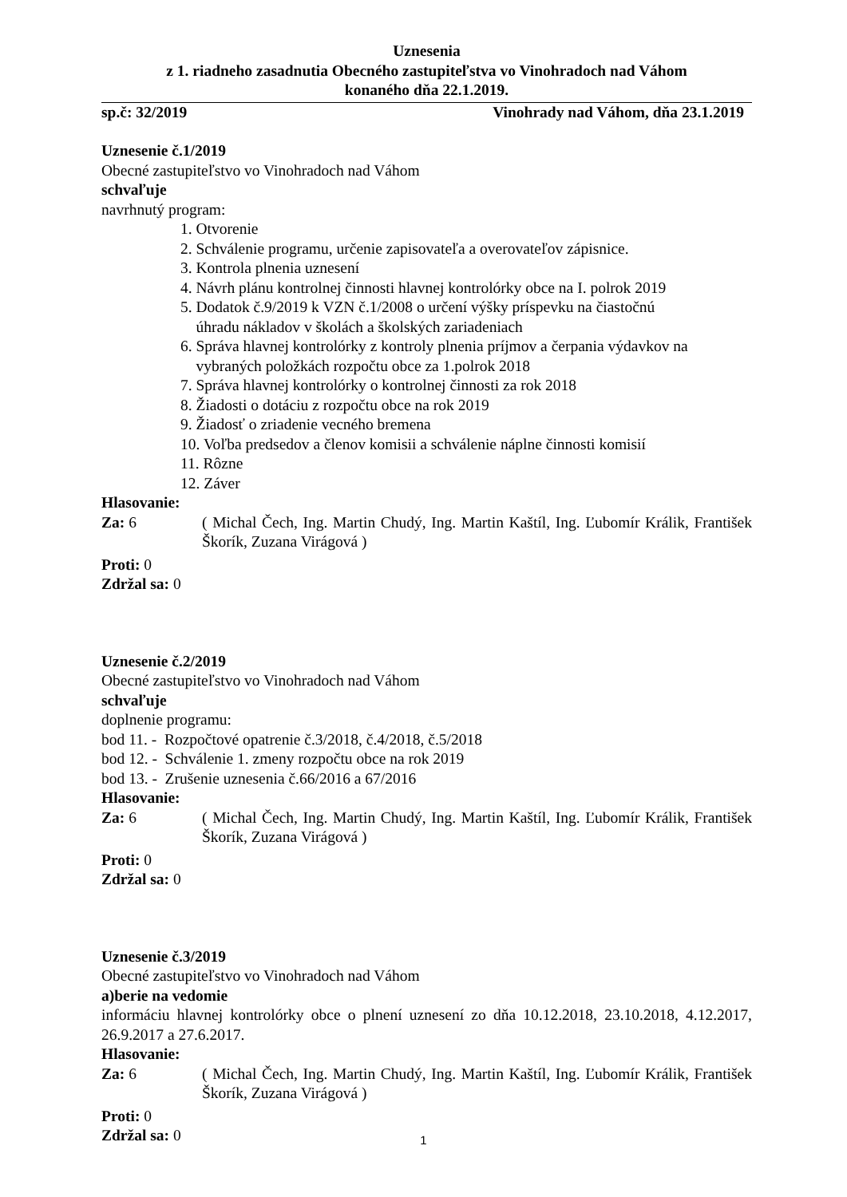Uznesenia
z 1. riadneho zasadnutia Obecného zastupiteľstva vo Vinohradoch nad Váhom
konaného dňa 22.1.2019.
sp.č: 32/2019 Vinohrady nad Váhom, dňa 23.1.2019
Uznesenie č.1/2019
Obecné zastupiteľstvo vo Vinohradoch nad Váhom
schvaľuje
navrhnutý program:
1. Otvorenie
2. Schválenie programu, určenie zapisovateľa a overovateľov zápisnice.
3. Kontrola plnenia uznesení
4. Návrh plánu kontrolnej činnosti hlavnej kontrolórky obce na I. polrok 2019
5. Dodatok č.9/2019 k VZN č.1/2008 o určení výšky príspevku na čiastočnú
úhradu nákladov v školách a školských zariadeniach
6. Správa hlavnej kontrolórky z kontroly plnenia príjmov a čerpania výdavkov na
vybraných položkách rozpočtu obce za 1.polrok 2018
7. Správa hlavnej kontrolórky o kontrolnej činnosti za rok 2018
8. Žiadosti o dotáciu z rozpočtu obce na rok 2019
9. Žiadosť o zriadenie vecného bremena
10. Voľba predsedov a členov komisii a schválenie náplne činnosti komisií
11. Rôzne
12. Záver
Hlasovanie:
Za: 6 ( Michal Čech, Ing. Martin Chudý, Ing. Martin Kaštíl, Ing. Ľubomír Králik, František Škorík, Zuzana Virágová )
Proti: 0
Zdržal sa: 0
Uznesenie č.2/2019
Obecné zastupiteľstvo vo Vinohradoch nad Váhom
schvaľuje
doplnenie programu:
bod 11. - Rozpočtové opatrenie č.3/2018, č.4/2018, č.5/2018
bod 12. - Schválenie 1. zmeny rozpočtu obce na rok 2019
bod 13. - Zrušenie uznesenia č.66/2016 a 67/2016
Hlasovanie:
Za: 6 ( Michal Čech, Ing. Martin Chudý, Ing. Martin Kaštíl, Ing. Ľubomír Králik, František Škorík, Zuzana Virágová )
Proti: 0
Zdržal sa: 0
Uznesenie č.3/2019
Obecné zastupiteľstvo vo Vinohradoch nad Váhom
a)berie na vedomie
informáciu hlavnej kontrolórky obce o plnení uznesení zo dňa 10.12.2018, 23.10.2018, 4.12.2017, 26.9.2017 a 27.6.2017.
Hlasovanie:
Za: 6 ( Michal Čech, Ing. Martin Chudý, Ing. Martin Kaštíl, Ing. Ľubomír Králik, František Škorík, Zuzana Virágová )
Proti: 0
Zdržal sa: 0
1